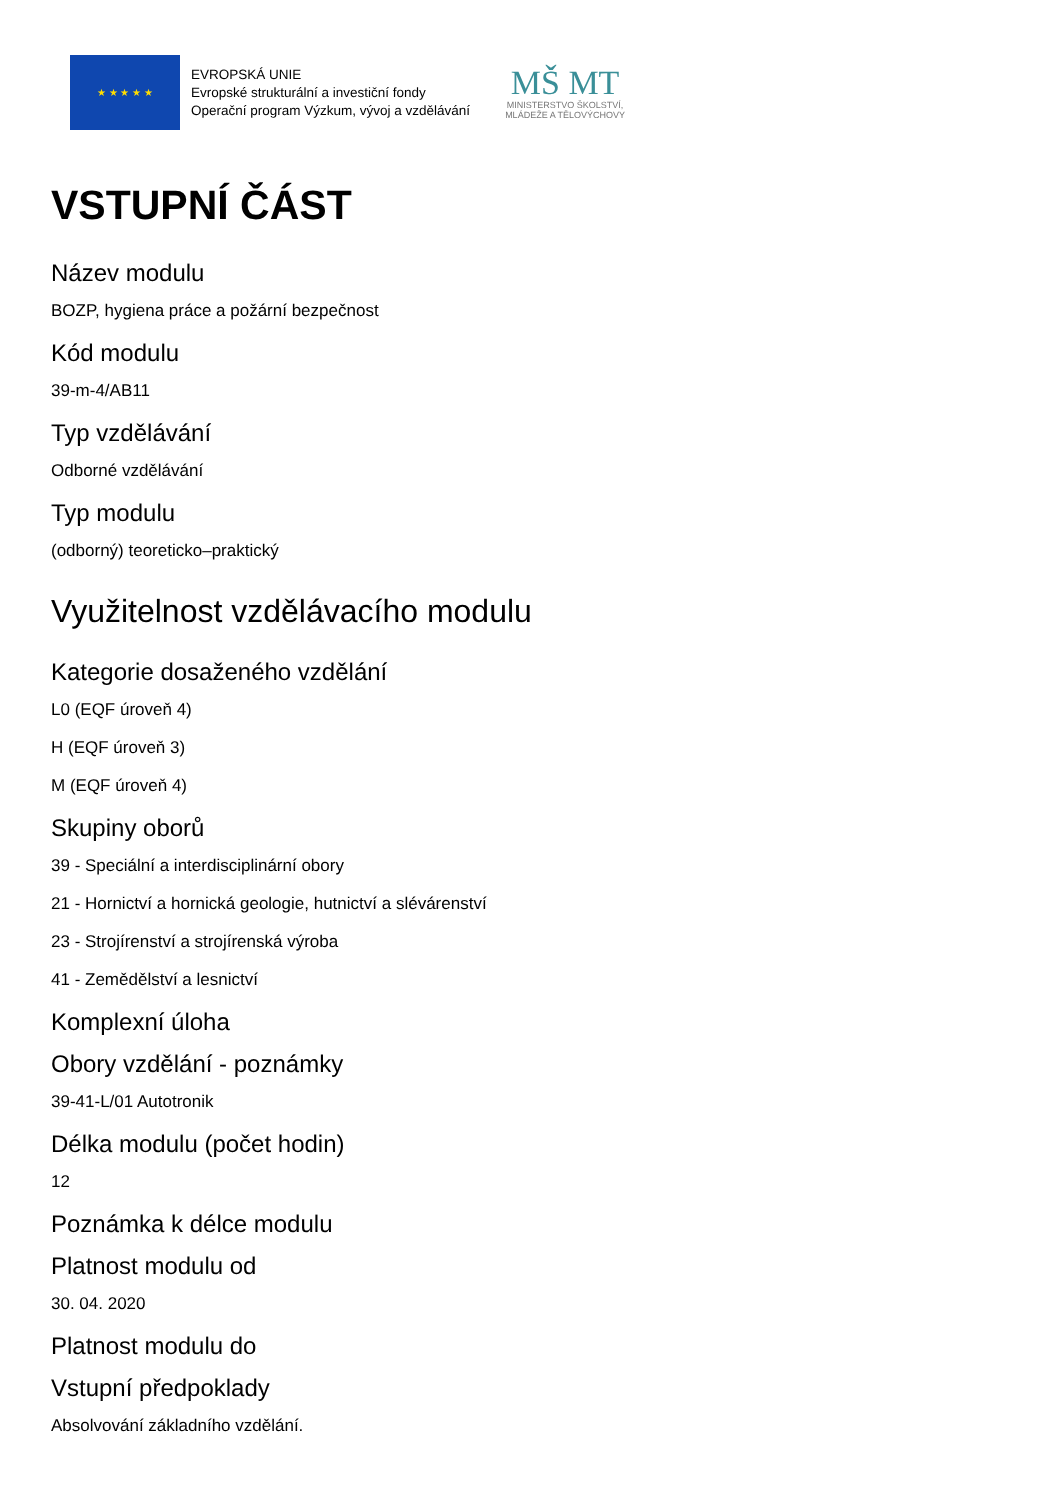★ ★ ★ ★ ★
EVROPSKÁ UNIE
Evropské strukturální a investiční fondy
Operační program Výzkum, vývoj a vzdělávání
MŠ MT
MINISTERSTVO ŠKOLSTVÍ,
MLÁDEŽE A TĚLOVÝCHOVY
VSTUPNÍ ČÁST
Název modulu
BOZP, hygiena práce a požární bezpečnost
Kód modulu
39-m-4/AB11
Typ vzdělávání
Odborné vzdělávání
Typ modulu
(odborný) teoreticko–praktický
Využitelnost vzdělávacího modulu
Kategorie dosaženého vzdělání
L0 (EQF úroveň 4)
H (EQF úroveň 3)
M (EQF úroveň 4)
Skupiny oborů
39 - Speciální a interdisciplinární obory
21 - Hornictví a hornická geologie, hutnictví a slévárenství
23 - Strojírenství a strojírenská výroba
41 - Zemědělství a lesnictví
Komplexní úloha
Obory vzdělání - poznámky
39-41-L/01 Autotronik
Délka modulu (počet hodin)
12
Poznámka k délce modulu
Platnost modulu od
30. 04. 2020
Platnost modulu do
Vstupní předpoklady
Absolvování základního vzdělání.